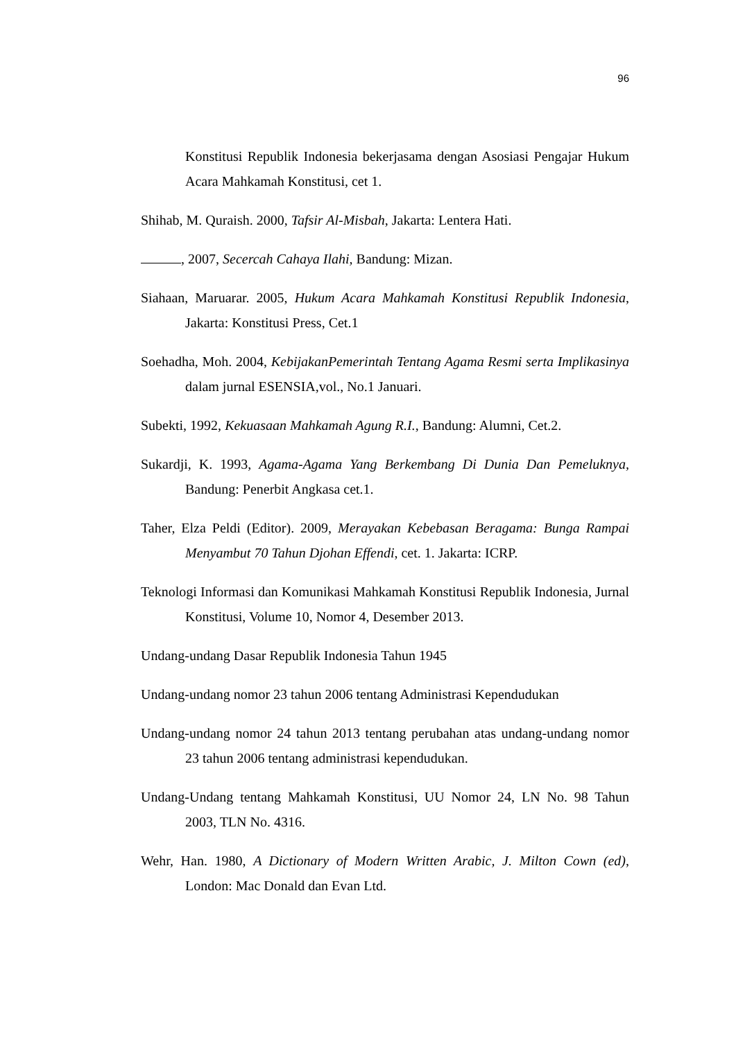96
Konstitusi Republik Indonesia bekerjasama dengan Asosiasi Pengajar Hukum Acara Mahkamah Konstitusi, cet 1.
Shihab, M. Quraish. 2000, Tafsir Al-Misbah, Jakarta: Lentera Hati.
, 2007, Secercah Cahaya Ilahi, Bandung: Mizan.
Siahaan, Maruarar. 2005, Hukum Acara Mahkamah Konstitusi Republik Indonesia, Jakarta: Konstitusi Press, Cet.1
Soehadha, Moh. 2004, KebijakanPemerintah Tentang Agama Resmi serta Implikasinya dalam jurnal ESENSIA,vol., No.1 Januari.
Subekti, 1992, Kekuasaan Mahkamah Agung R.I., Bandung: Alumni, Cet.2.
Sukardji, K. 1993, Agama-Agama Yang Berkembang Di Dunia Dan Pemeluknya, Bandung: Penerbit Angkasa cet.1.
Taher, Elza Peldi (Editor). 2009, Merayakan Kebebasan Beragama: Bunga Rampai Menyambut 70 Tahun Djohan Effendi, cet. 1. Jakarta: ICRP.
Teknologi Informasi dan Komunikasi Mahkamah Konstitusi Republik Indonesia, Jurnal Konstitusi, Volume 10, Nomor 4, Desember 2013.
Undang-undang Dasar Republik Indonesia Tahun 1945
Undang-undang nomor 23 tahun 2006 tentang Administrasi Kependudukan
Undang-undang nomor 24 tahun 2013 tentang perubahan atas undang-undang nomor 23 tahun 2006 tentang administrasi kependudukan.
Undang-Undang tentang Mahkamah Konstitusi, UU Nomor 24, LN No. 98 Tahun 2003, TLN No. 4316.
Wehr, Han. 1980, A Dictionary of Modern Written Arabic, J. Milton Cown (ed), London: Mac Donald dan Evan Ltd.